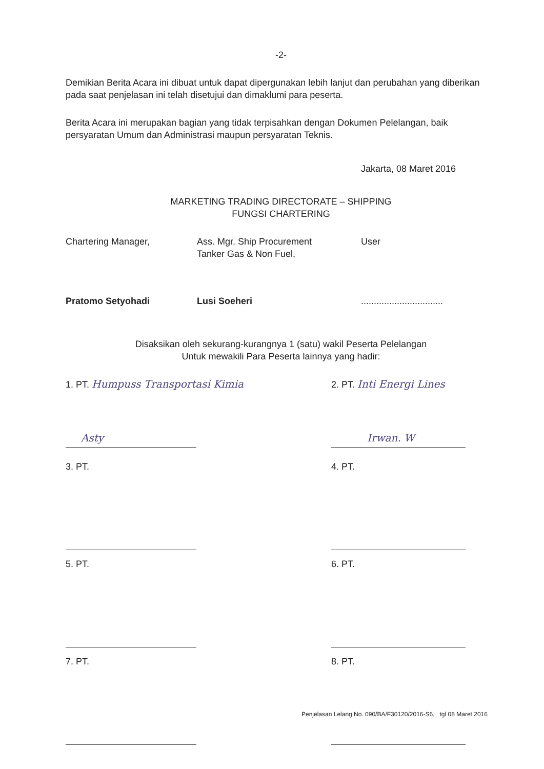-2-
Demikian Berita Acara ini dibuat untuk dapat dipergunakan lebih lanjut dan perubahan yang diberikan pada saat penjelasan ini telah disetujui dan dimaklumi para peserta.
Berita Acara ini merupakan bagian yang tidak terpisahkan dengan Dokumen Pelelangan, baik persyaratan Umum dan Administrasi maupun persyaratan Teknis.
Jakarta, 08 Maret 2016
MARKETING TRADING DIRECTORATE – SHIPPING
FUNGSI CHARTERING
Chartering Manager,
Pratomo Setyohadi
Ass. Mgr. Ship Procurement
Tanker Gas & Non Fuel,
Lusi Soeheri
User
................................
Disaksikan oleh sekurang-kurangnya 1 (satu) wakil Peserta Pelelangan
Untuk mewakili Para Peserta lainnya yang hadir:
1. PT. Humpuss Transportasi Kimia
Asty
2. PT. Inti Energi Lines
Irwan. W
3. PT. 4. PT.
5. PT. 6. PT.
7. PT. 8. PT.
Penjelasan Lelang No. 090/BA/F30120/2016-S6, tgl 08 Maret 2016